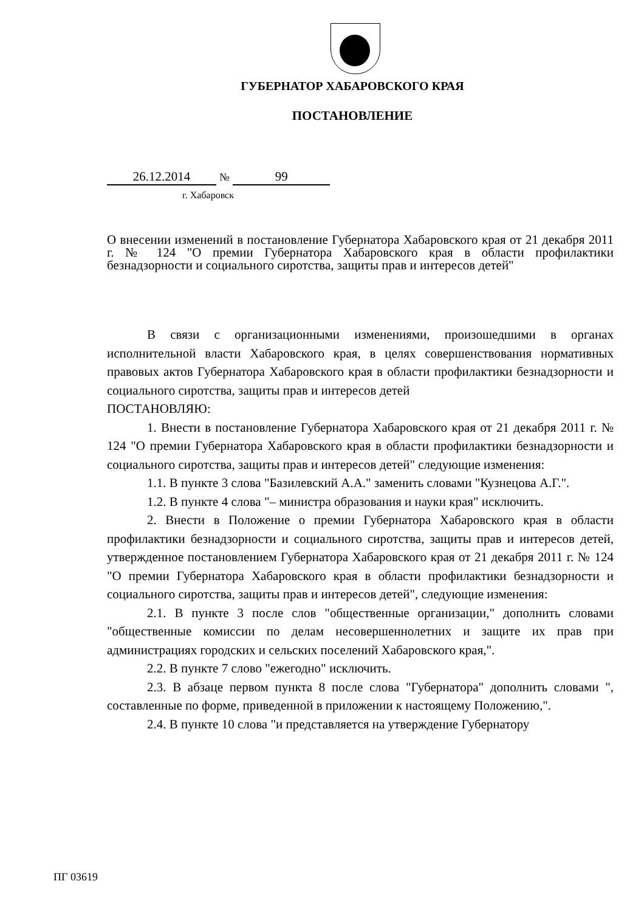ГУБЕРНАТОР ХАБАРОВСКОГО КРАЯ
ПОСТАНОВЛЕНИЕ
26.12.2014 № 99
г. Хабаровск
О внесении изменений в постановление Губернатора Хабаровского края от 21 декабря 2011 г. № 124 "О премии Губернатора Хабаровского края в области профилактики безнадзорности и социального сиротства, защиты прав и интересов детей"
В связи с организационными изменениями, произошедшими в органах исполнительной власти Хабаровского края, в целях совершенствования нормативных правовых актов Губернатора Хабаровского края в области профилактики безнадзорности и социального сиротства, защиты прав и интересов детей
ПОСТАНОВЛЯЮ:
1. Внести в постановление Губернатора Хабаровского края от 21 декабря 2011 г. № 124 "О премии Губернатора Хабаровского края в области профилактики безнадзорности и социального сиротства, защиты прав и интересов детей" следующие изменения:
1.1. В пункте 3 слова "Базилевский А.А." заменить словами "Кузнецова А.Г.".
1.2. В пункте 4 слова "– министра образования и науки края" исключить.
2. Внести в Положение о премии Губернатора Хабаровского края в области профилактики безнадзорности и социального сиротства, защиты прав и интересов детей, утвержденное постановлением Губернатора Хабаровского края от 21 декабря 2011 г. № 124 "О премии Губернатора Хабаровского края в области профилактики безнадзорности и социального сиротства, защиты прав и интересов детей", следующие изменения:
2.1. В пункте 3 после слов "общественные организации," дополнить словами "общественные комиссии по делам несовершеннолетних и защите их прав при администрациях городских и сельских поселений Хабаровского края,".
2.2. В пункте 7 слово "ежегодно" исключить.
2.3. В абзаце первом пункта 8 после слова "Губернатора" дополнить словами ", составленные по форме, приведенной в приложении к настоящему Положению,".
2.4. В пункте 10 слова "и представляется на утверждение Губернатору
ПГ 03619